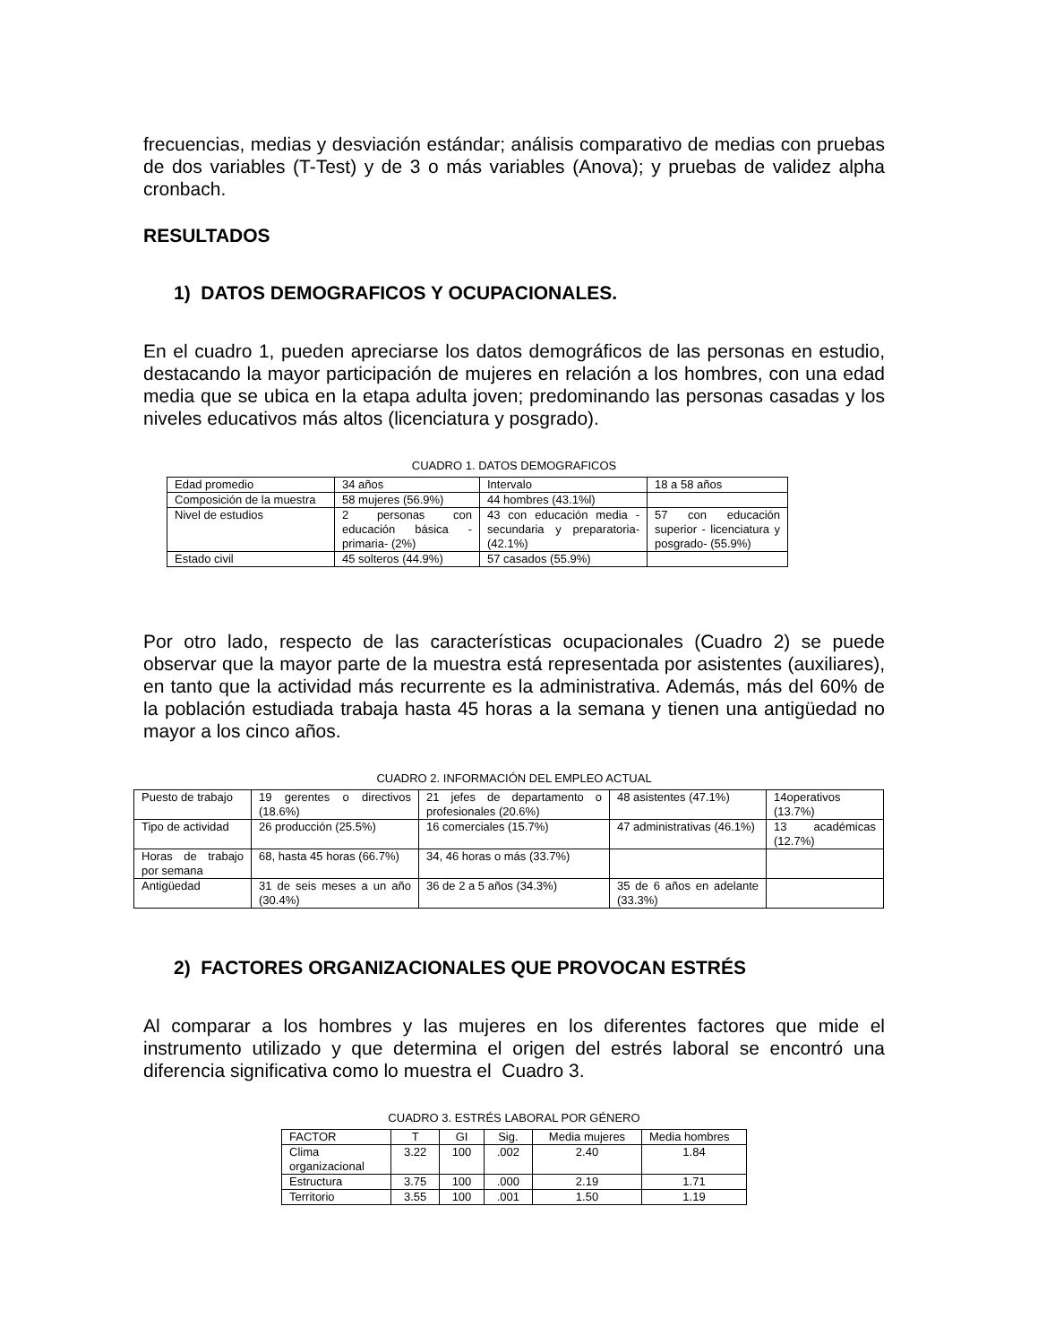frecuencias, medias y desviación estándar; análisis comparativo de medias con pruebas de dos variables (T-Test) y de 3 o más variables (Anova); y pruebas de validez alpha cronbach.
RESULTADOS
1) DATOS DEMOGRAFICOS Y OCUPACIONALES.
En el cuadro 1, pueden apreciarse los datos demográficos de las personas en estudio, destacando la mayor participación de mujeres en relación a los hombres, con una edad media que se ubica en la etapa adulta joven; predominando las personas casadas y los niveles educativos más altos (licenciatura y posgrado).
CUADRO 1. DATOS DEMOGRAFICOS
| Edad promedio | 34 años | Intervalo | 18 a 58 años |
| Composición de la muestra | 58 mujeres (56.9%) | 44 hombres (43.1%l) | |
| Nivel de estudios | 2 personas con educación básica -primaria- (2%) | 43 con educación media -secundaria y preparatoria- (42.1%) | 57 con educación superior - licenciatura y posgrado- (55.9%) |
| Estado civil | 45 solteros (44.9%) | 57 casados (55.9%) | |
Por otro lado, respecto de las características ocupacionales (Cuadro 2) se puede observar que la mayor parte de la muestra está representada por asistentes (auxiliares), en tanto que la actividad más recurrente es la administrativa. Además, más del 60% de la población estudiada trabaja hasta 45 horas a la semana y tienen una antigüedad no mayor a los cinco años.
CUADRO 2. INFORMACIÓN DEL EMPLEO ACTUAL
| Puesto de trabajo | 19 gerentes o directivos (18.6%) | 21 jefes de departamento o profesionales (20.6%) | 48 asistentes (47.1%) | 14operativos (13.7%) |
| Tipo de actividad | 26 producción (25.5%) | 16 comerciales (15.7%) | 47 administrativas (46.1%) | 13 académicas (12.7%) |
| Horas de trabajo por semana | 68, hasta 45 horas (66.7%) | 34, 46 horas o más (33.7%) | | |
| Antigüedad | 31 de seis meses a un año (30.4%) | 36 de 2 a 5 años (34.3%) | 35 de 6 años en adelante (33.3%) | |
2) FACTORES ORGANIZACIONALES QUE PROVOCAN ESTRÉS
Al comparar a los hombres y las mujeres en los diferentes factores que mide el instrumento utilizado y que determina el origen del estrés laboral se encontró una diferencia significativa como lo muestra el Cuadro 3.
CUADRO 3. ESTRÉS LABORAL POR GÉNERO
| FACTOR | T | GI | Sig. | Media mujeres | Media hombres |
| Clima organizacional | 3.22 | 100 | .002 | 2.40 | 1.84 |
| Estructura | 3.75 | 100 | .000 | 2.19 | 1.71 |
| Territorio | 3.55 | 100 | .001 | 1.50 | 1.19 |